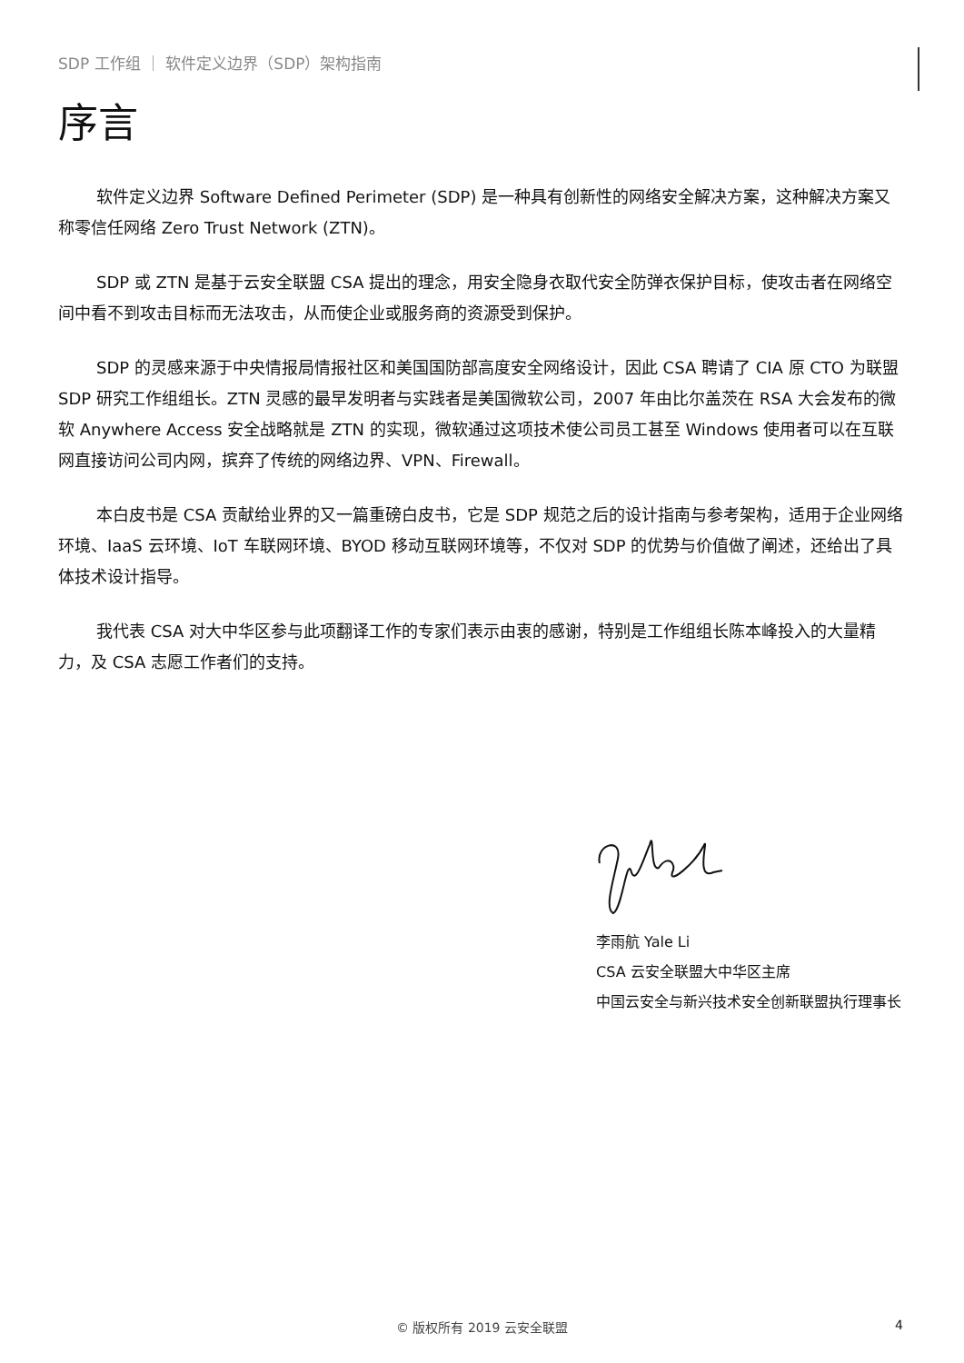SDP 工作组 ｜ 软件定义边界（SDP）架构指南
序言
软件定义边界 Software Defined Perimeter (SDP) 是一种具有创新性的网络安全解决方案，这种解决方案又称零信任网络 Zero Trust Network (ZTN)。
SDP 或 ZTN 是基于云安全联盟 CSA 提出的理念，用安全隐身衣取代安全防弹衣保护目标，使攻击者在网络空间中看不到攻击目标而无法攻击，从而使企业或服务商的资源受到保护。
SDP 的灵感来源于中央情报局情报社区和美国国防部高度安全网络设计，因此 CSA 聘请了 CIA 原 CTO 为联盟 SDP 研究工作组组长。ZTN 灵感的最早发明者与实践者是美国微软公司，2007 年由比尔盖茨在 RSA 大会发布的微软 Anywhere Access 安全战略就是 ZTN 的实现，微软通过这项技术使公司员工甚至 Windows 使用者可以在互联网直接访问公司内网，摈弃了传统的网络边界、VPN、Firewall。
本白皮书是 CSA 贡献给业界的又一篇重磅白皮书，它是 SDP 规范之后的设计指南与参考架构，适用于企业网络环境、IaaS 云环境、IoT 车联网环境、BYOD 移动互联网环境等，不仅对 SDP 的优势与价值做了阐述，还给出了具体技术设计指导。
我代表 CSA 对大中华区参与此项翻译工作的专家们表示由衷的感谢，特别是工作组组长陈本峰投入的大量精力，及 CSA 志愿工作者们的支持。
李雨航 Yale Li
CSA 云安全联盟大中华区主席
中国云安全与新兴技术安全创新联盟执行理事长
© 版权所有 2019 云安全联盟 4